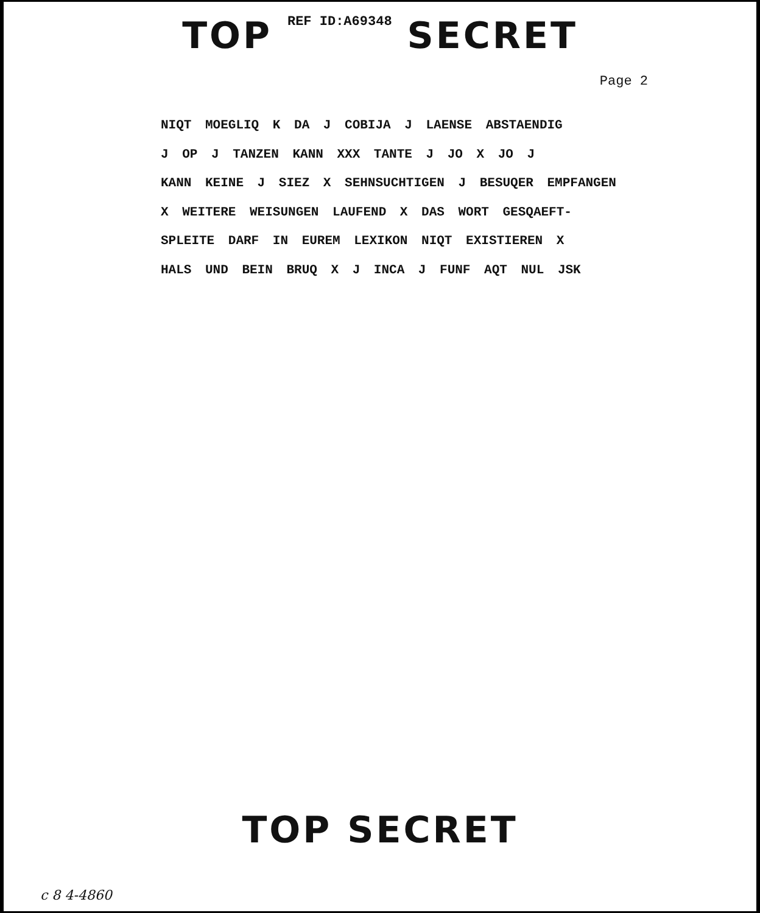TOP REF ID:A69348 SECRET
Page 2
NIQT MOEGLIQ K DA J COBIJA J LAENSE ABSTAENDIG
J OP J TANZEN KANN XXX TANTE J JO X JO J
KANN KEINE J SIEZ X SEHNSUCHTIGEN J BESUQER EMPFANGEN
X WEITERE WEISUNGEN LAUFEND X DAS WORT GESQAEFT-
SPLEITE DARF IN EUREM LEXIKON NIQT EXISTIEREN X
HALS UND BEIN BRUQ X J INCA J FUNF AQT NUL JSK
TOP SECRET
c 8 4-4860